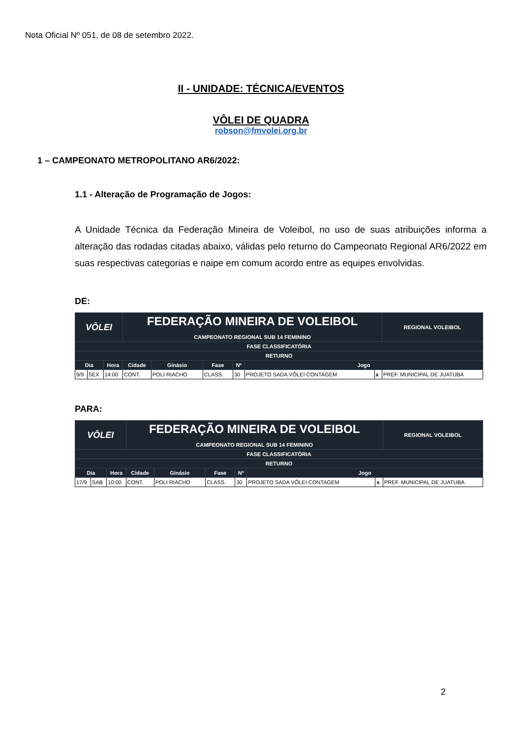Nota Oficial Nº 051, de 08 de setembro 2022.
II - UNIDADE: TÉCNICA/EVENTOS
VÔLEI DE QUADRA
robson@fmvolei.org.br
1 – CAMPEONATO METROPOLITANO AR6/2022:
1.1 - Alteração de Programação de Jogos:
A Unidade Técnica da Federação Mineira de Voleibol, no uso de suas atribuições informa a alteração das rodadas citadas abaixo, válidas pelo returno do Campeonato Regional AR6/2022 em suas respectivas categorias e naipe em comum acordo entre as equipes envolvidas.
DE:
| VÔLEI | | | FEDERAÇÃO MINEIRA DE VOLEIBOL CAMPEONATO REGIONAL SUB 14 FEMININO | | | | | | | REGIONAL VOLEIBOL |
| --- | --- | --- | --- | --- | --- | --- | --- | --- | --- | --- |
| FASE CLASSIFICATÓRIA | | | | | | | | | | |
| RETURNO | | | | | | | | | | |
| Dia | | Hora | Cidade | Ginásio | Fase | Nº | Jogo | | | |
| 9/9 | SEX | 14:00 | CONT. | POLI RIACHO | CLASS. | 30 | PROJETO SADA VÔLEI CONTAGEM | x | PREF. MUNICIPAL DE JUATUBA | |
PARA:
| VÔLEI | | | FEDERAÇÃO MINEIRA DE VOLEIBOL CAMPEONATO REGIONAL SUB 14 FEMININO | | | | | | | REGIONAL VOLEIBOL |
| --- | --- | --- | --- | --- | --- | --- | --- | --- | --- | --- |
| FASE CLASSIFICATÓRIA | | | | | | | | | | |
| RETURNO | | | | | | | | | | |
| Dia | | Hora | Cidade | Ginásio | Fase | Nº | Jogo | | | |
| 17/9 | SAB | 10:00 | CONT. | POLI RIACHO | CLASS. | 30 | PROJETO SADA VÔLEI CONTAGEM | x | PREF. MUNICIPAL DE JUATUBA | |
2